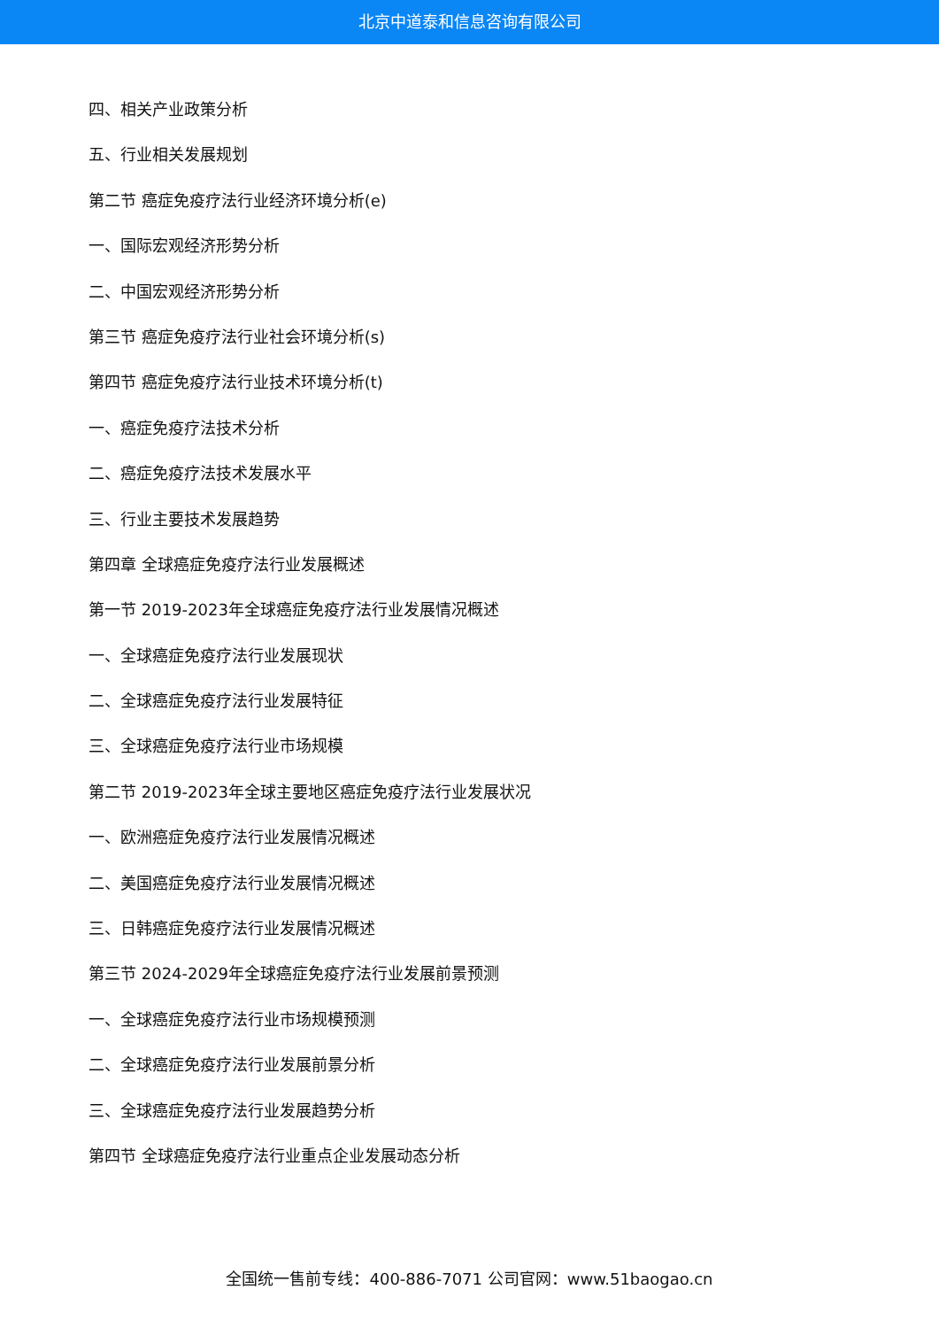北京中道泰和信息咨询有限公司
四、相关产业政策分析
五、行业相关发展规划
第二节 癌症免疫疗法行业经济环境分析(e)
一、国际宏观经济形势分析
二、中国宏观经济形势分析
第三节 癌症免疫疗法行业社会环境分析(s)
第四节 癌症免疫疗法行业技术环境分析(t)
一、癌症免疫疗法技术分析
二、癌症免疫疗法技术发展水平
三、行业主要技术发展趋势
第四章 全球癌症免疫疗法行业发展概述
第一节 2019-2023年全球癌症免疫疗法行业发展情况概述
一、全球癌症免疫疗法行业发展现状
二、全球癌症免疫疗法行业发展特征
三、全球癌症免疫疗法行业市场规模
第二节 2019-2023年全球主要地区癌症免疫疗法行业发展状况
一、欧洲癌症免疫疗法行业发展情况概述
二、美国癌症免疫疗法行业发展情况概述
三、日韩癌症免疫疗法行业发展情况概述
第三节 2024-2029年全球癌症免疫疗法行业发展前景预测
一、全球癌症免疫疗法行业市场规模预测
二、全球癌症免疫疗法行业发展前景分析
三、全球癌症免疫疗法行业发展趋势分析
第四节 全球癌症免疫疗法行业重点企业发展动态分析
全国统一售前专线：400-886-7071 公司官网：www.51baogao.cn